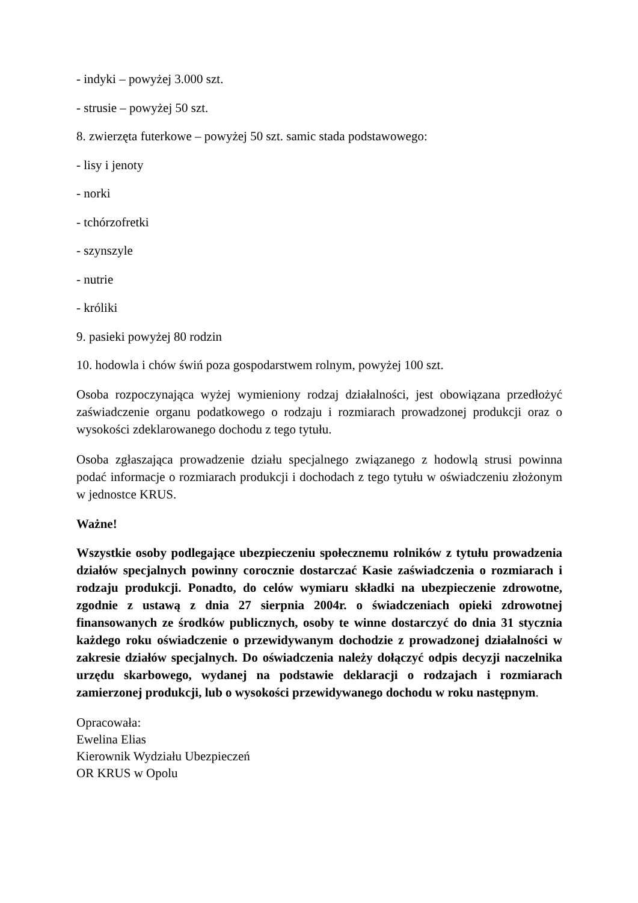- indyki – powyżej 3.000 szt.
- strusie – powyżej 50 szt.
8. zwierzęta futerkowe – powyżej 50 szt. samic stada podstawowego:
- lisy i jenoty
- norki
- tchórzofretki
- szynszyle
- nutrie
- króliki
9. pasieki powyżej 80 rodzin
10. hodowla i chów świń poza gospodarstwem rolnym, powyżej 100 szt.
Osoba rozpoczynająca wyżej wymieniony rodzaj działalności, jest obowiązana przedłożyć zaświadczenie organu podatkowego o rodzaju i rozmiarach prowadzonej produkcji oraz o wysokości zdeklarowanego dochodu z tego tytułu.
Osoba zgłaszająca prowadzenie działu specjalnego związanego z hodowlą strusi powinna podać informacje o rozmiarach produkcji i dochodach z tego tytułu w oświadczeniu złożonym w jednostce KRUS.
Ważne!
Wszystkie osoby podlegające ubezpieczeniu społecznemu rolników z tytułu prowadzenia działów specjalnych powinny corocznie dostarczać Kasie zaświadczenia o rozmiarach i rodzaju produkcji. Ponadto, do celów wymiaru składki na ubezpieczenie zdrowotne, zgodnie z ustawą z dnia 27 sierpnia 2004r. o świadczeniach opieki zdrowotnej finansowanych ze środków publicznych, osoby te winne dostarczyć do dnia 31 stycznia każdego roku oświadczenie o przewidywanym dochodzie z prowadzonej działalności w zakresie działów specjalnych. Do oświadczenia należy dołączyć odpis decyzji naczelnika urzędu skarbowego, wydanej na podstawie deklaracji o rodzajach i rozmiarach zamierzonej produkcji, lub o wysokości przewidywanego dochodu w roku następnym.
Opracowała:
Ewelina Elias
Kierownik Wydziału Ubezpieczeń
OR KRUS w Opolu